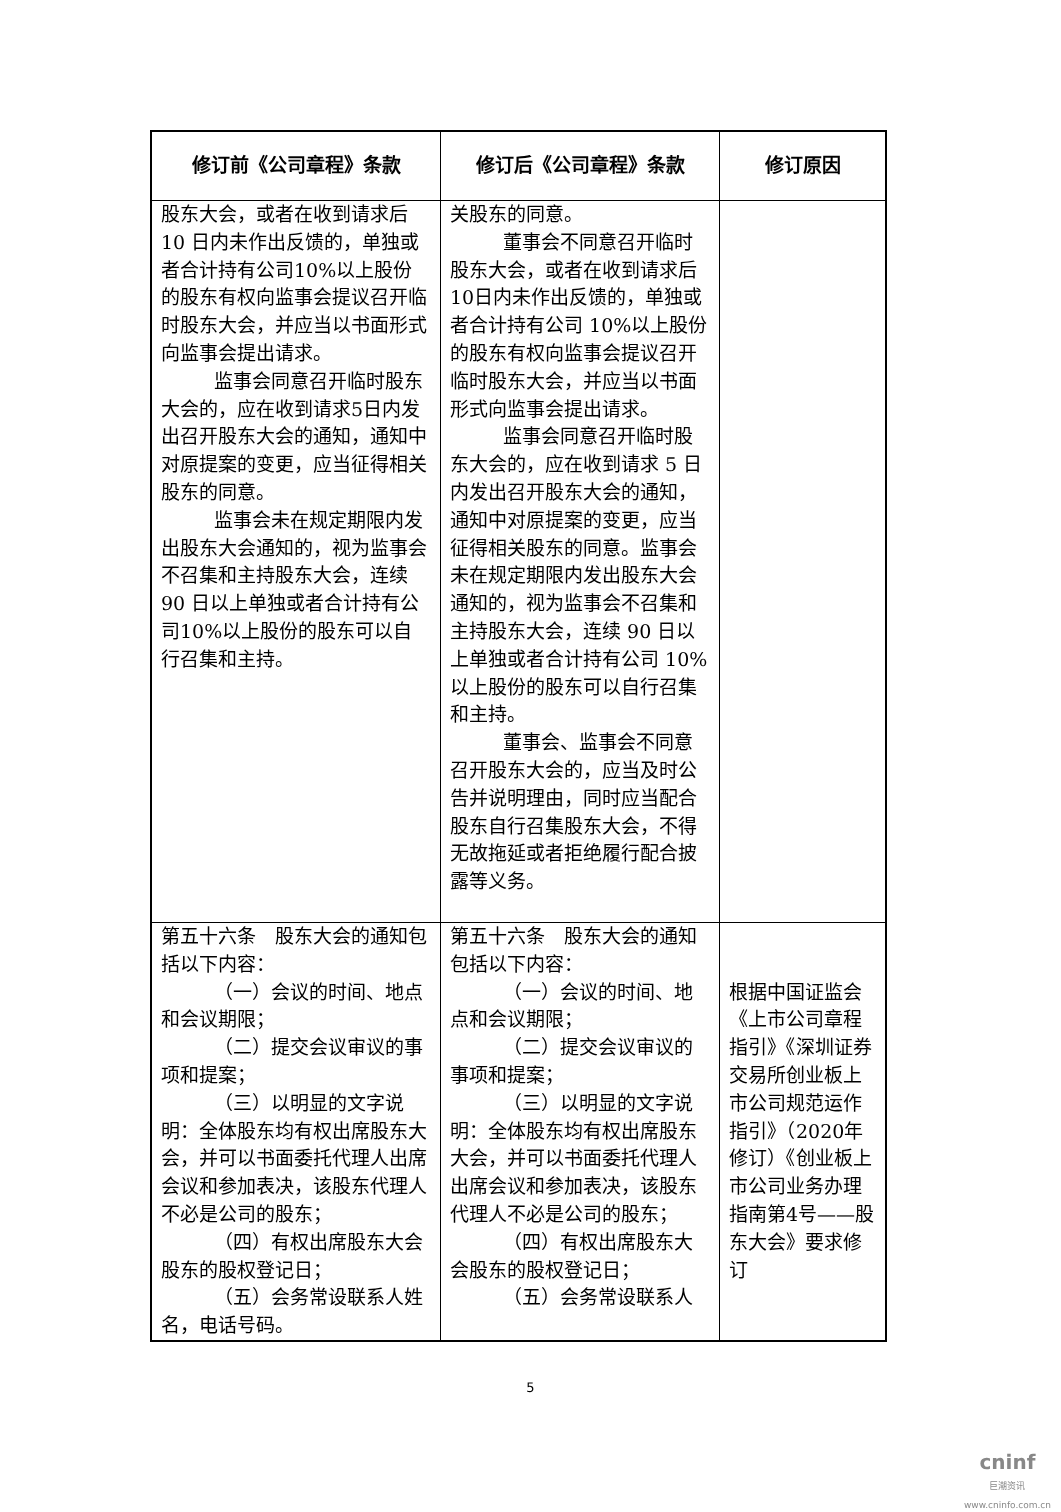| 修订前《公司章程》条款 | 修订后《公司章程》条款 | 修订原因 |
| --- | --- | --- |
| 股东大会，或者在收到请求后10 日内未作出反馈的，单独或者合计持有公司10%以上股份的股东有权向监事会提议召开临时股东大会，并应当以书面形式向监事会提出请求。 监事会同意召开临时股东大会的，应在收到请求5日内发出召开股东大会的通知，通知中对原提案的变更，应当征得相关股东的同意。 监事会未在规定期限内发出股东大会通知的，视为监事会不召集和主持股东大会，连续 90 日以上单独或者合计持有公司10%以上股份的股东可以自行召集和主持。 | 关股东的同意。 董事会不同意召开临时股东大会，或者在收到请求后10日内未作出反馈的，单独或者合计持有公司 10%以上股份的股东有权向监事会提议召开临时股东大会，并应当以书面形式向监事会提出请求。 监事会同意召开临时股东大会的，应在收到请求 5 日内发出召开股东大会的通知，通知中对原提案的变更，应当征得相关股东的同意。监事会未在规定期限内发出股东大会通知的，视为监事会不召集和主持股东大会，连续 90 日以上单独或者合计持有公司 10%以上股份的股东可以自行召集和主持。 董事会、监事会不同意召开股东大会的，应当及时公告并说明理由，同时应当配合股东自行召集股东大会，不得无故拖延或者拒绝履行配合披露等义务。 | |
| 第五十六条 股东大会的通知包括以下内容： （一）会议的时间、地点和会议期限； （二）提交会议审议的事项和提案； （三）以明显的文字说明：全体股东均有权出席股东大会，并可以书面委托代理人出席会议和参加表决，该股东代理人不必是公司的股东； （四）有权出席股东大会股东的股权登记日； （五）会务常设联系人姓名，电话号码。 | 第五十六条 股东大会的通知包括以下内容： （一）会议的时间、地点和会议期限； （二）提交会议审议的事项和提案； （三）以明显的文字说明：全体股东均有权出席股东大会，并可以书面委托代理人出席会议和参加表决，该股东代理人不必是公司的股东； （四）有权出席股东大会股东的股权登记日； （五）会务常设联系人 | 根据中国证监会《上市公司章程指引》《深圳证券交易所创业板上市公司规范运作指引》（2020年修订）《创业板上市公司业务办理指南第4号——股东大会》要求修订 |
5
cninf
巨潮资讯
www.cninfo.com.cn